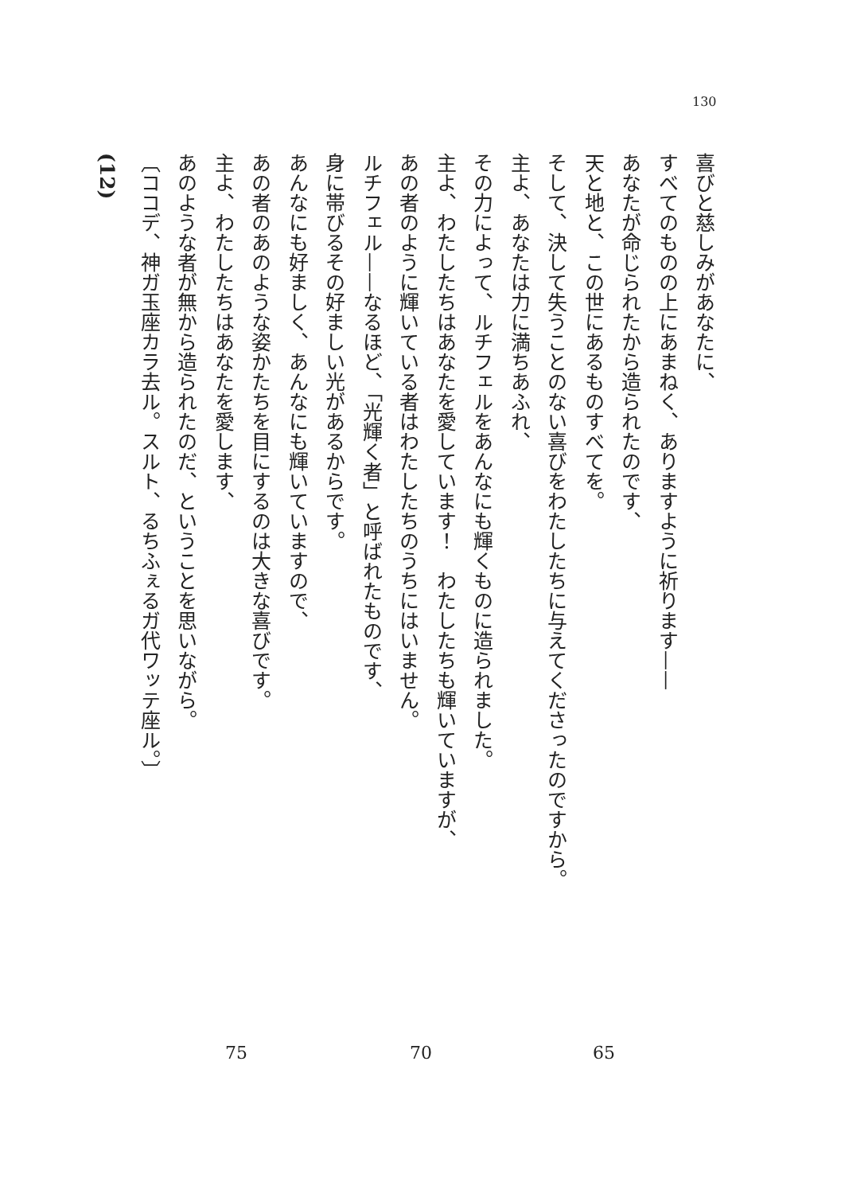130
喜びと慈しみがあなたに、
すべてのものの上にあまねく、ありますように祈ります——
あなたが命じられたから造られたのです、
天と地と、この世にあるものすべてを。
そして、決して失うことのない喜びをわたしたちに与えてくださったのですから。
主よ、あなたは力に満ちあふれ、
その力によって、ルチフェルをあんなにも輝くものに造られました。
主よ、わたしたちはあなたを愛しています！　わたしたちも輝いていますが、
あの者のように輝いている者はわたしたちのうちにはいません。
ルチフェル——なるほど、「光輝く者」と呼ばれたものです、
身に帯びるその好ましい光があるからです。
あんなにも好ましく、あんなにも輝いていますので、
あの者のあのような姿かたちを目にするのは大きな喜びです。
主よ、わたしたちはあなたを愛します、
あのような者が無から造られたのだ、ということを思いながら。
〔ココデ、神ガ玉座カラ去ル。スルト、るちふぇるガ代ワッテ座ル。〕
(12)
65
70
75